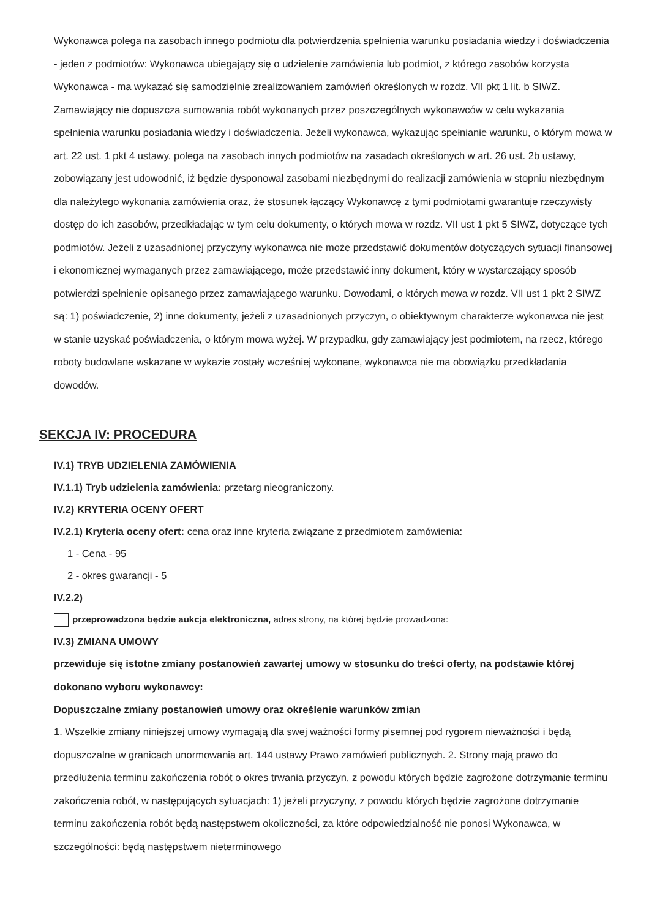Wykonawca polega na zasobach innego podmiotu dla potwierdzenia spełnienia warunku posiadania wiedzy i doświadczenia - jeden z podmiotów: Wykonawca ubiegający się o udzielenie zamówienia lub podmiot, z którego zasobów korzysta Wykonawca - ma wykazać się samodzielnie zrealizowaniem zamówień określonych w rozdz. VII pkt 1 lit. b SIWZ. Zamawiający nie dopuszcza sumowania robót wykonanych przez poszczególnych wykonawców w celu wykazania spełnienia warunku posiadania wiedzy i doświadczenia. Jeżeli wykonawca, wykazując spełnianie warunku, o którym mowa w art. 22 ust. 1 pkt 4 ustawy, polega na zasobach innych podmiotów na zasadach określonych w art. 26 ust. 2b ustawy, zobowiązany jest udowodnić, iż będzie dysponował zasobami niezbędnymi do realizacji zamówienia w stopniu niezbędnym dla należytego wykonania zamówienia oraz, że stosunek łączący Wykonawcę z tymi podmiotami gwarantuje rzeczywisty dostęp do ich zasobów, przedkładając w tym celu dokumenty, o których mowa w rozdz. VII ust 1 pkt 5 SIWZ, dotyczące tych podmiotów. Jeżeli z uzasadnionej przyczyny wykonawca nie może przedstawić dokumentów dotyczących sytuacji finansowej i ekonomicznej wymaganych przez zamawiającego, może przedstawić inny dokument, który w wystarczający sposób potwierdzi spełnienie opisanego przez zamawiającego warunku. Dowodami, o których mowa w rozdz. VII ust 1 pkt 2 SIWZ są: 1) poświadczenie, 2) inne dokumenty, jeżeli z uzasadnionych przyczyn, o obiektywnym charakterze wykonawca nie jest w stanie uzyskać poświadczenia, o którym mowa wyżej. W przypadku, gdy zamawiający jest podmiotem, na rzecz, którego roboty budowlane wskazane w wykazie zostały wcześniej wykonane, wykonawca nie ma obowiązku przedkładania dowodów.
SEKCJA IV: PROCEDURA
IV.1) TRYB UDZIELENIA ZAMÓWIENIA
IV.1.1) Tryb udzielenia zamówienia: przetarg nieograniczony.
IV.2) KRYTERIA OCENY OFERT
IV.2.1) Kryteria oceny ofert: cena oraz inne kryteria związane z przedmiotem zamówienia:
1 - Cena - 95
2 - okres gwarancji - 5
IV.2.2)
przeprowadzona będzie aukcja elektroniczna, adres strony, na której będzie prowadzona:
IV.3) ZMIANA UMOWY
przewiduje się istotne zmiany postanowień zawartej umowy w stosunku do treści oferty, na podstawie której dokonano wyboru wykonawcy:
Dopuszczalne zmiany postanowień umowy oraz określenie warunków zmian
1. Wszelkie zmiany niniejszej umowy wymagają dla swej ważności formy pisemnej pod rygorem nieważności i będą dopuszczalne w granicach unormowania art. 144 ustawy Prawo zamówień publicznych. 2. Strony mają prawo do przedłużenia terminu zakończenia robót o okres trwania przyczyn, z powodu których będzie zagrożone dotrzymanie terminu zakończenia robót, w następujących sytuacjach: 1) jeżeli przyczyny, z powodu których będzie zagrożone dotrzymanie terminu zakończenia robót będą następstwem okoliczności, za które odpowiedzialność nie ponosi Wykonawca, w szczególności: będą następstwem nieterminowego